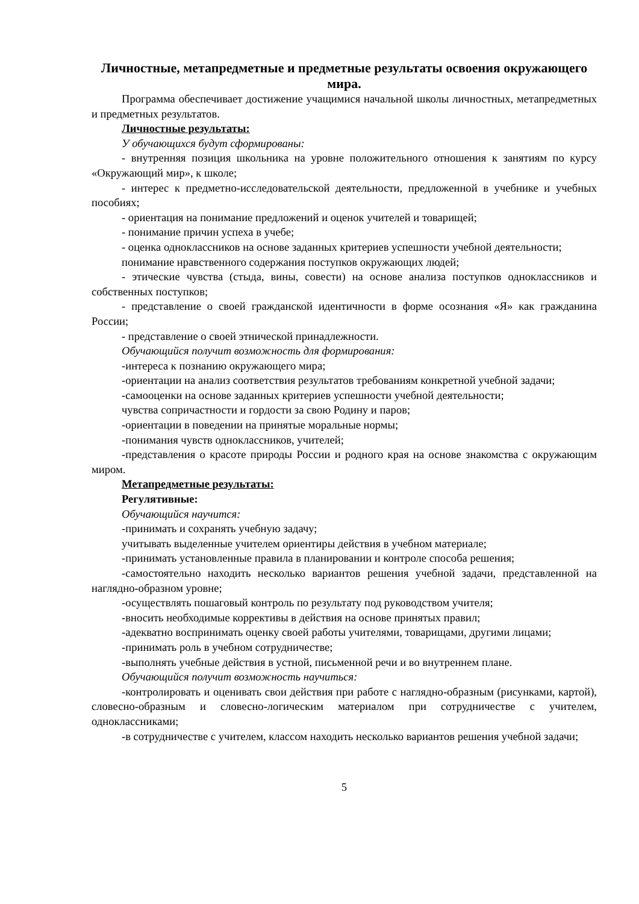Личностные, метапредметные и предметные результаты освоения окружающего мира.
Программа обеспечивает достижение учащимися начальной школы личностных, метапредметных и предметных результатов.
Личностные результаты:
У обучающихся будут сформированы:
- внутренняя позиция школьника на уровне положительного отношения к занятиям по курсу «Окружающий мир», к школе;
- интерес к предметно-исследовательской деятельности, предложенной в учебнике и учебных пособиях;
- ориентация на понимание предложений и оценок учителей и товарищей;
- понимание причин успеха в учебе;
- оценка одноклассников на основе заданных критериев успешности учебной деятельности;
понимание нравственного содержания поступков окружающих людей;
- этические чувства (стыда, вины, совести) на основе анализа поступков одноклассников и собственных поступков;
- представление о своей гражданской идентичности в форме осознания «Я» как гражданина России;
- представление о своей этнической принадлежности.
Обучающийся получит возможность для формирования:
-интереса к познанию окружающего мира;
-ориентации на анализ соответствия результатов требованиям конкретной учебной задачи;
-самооценки на основе заданных критериев успешности учебной деятельности;
чувства сопричастности и гордости за свою Родину и паров;
-ориентации в поведении на принятые моральные нормы;
-понимания чувств одноклассников, учителей;
-представления о красоте природы России и родного края на основе знакомства с окружающим миром.
Метапредметные результаты:
Регулятивные:
Обучающийся научится:
-принимать и сохранять учебную задачу;
учитывать выделенные учителем ориентиры действия в учебном материале;
-принимать установленные правила в планировании и контроле способа решения;
-самостоятельно находить несколько вариантов решения учебной задачи, представленной на наглядно-образном уровне;
-осуществлять пошаговый контроль по результату под руководством учителя;
-вносить необходимые коррективы в действия на основе принятых правил;
-адекватно воспринимать оценку своей работы учителями, товарищами, другими лицами;
-принимать роль в учебном сотрудничестве;
-выполнять учебные действия в устной, письменной речи и во внутреннем плане.
Обучающийся получит возможность научиться:
-контролировать и оценивать свои действия при работе с наглядно-образным (рисунками, картой), словесно-образным и словесно-логическим материалом при сотрудничестве с учителем, одноклассниками;
-в сотрудничестве с учителем, классом находить несколько вариантов решения учебной задачи;
5